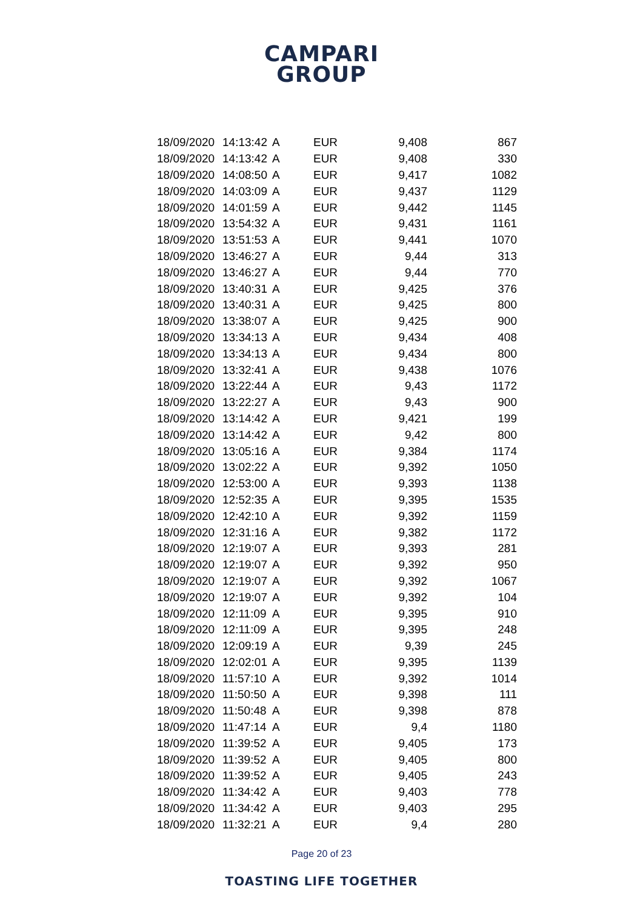CAMPARI
GROUP
| 18/09/2020 | 14:13:42 | A | EUR | 9,408 | 867 |
| 18/09/2020 | 14:13:42 | A | EUR | 9,408 | 330 |
| 18/09/2020 | 14:08:50 | A | EUR | 9,417 | 1082 |
| 18/09/2020 | 14:03:09 | A | EUR | 9,437 | 1129 |
| 18/09/2020 | 14:01:59 | A | EUR | 9,442 | 1145 |
| 18/09/2020 | 13:54:32 | A | EUR | 9,431 | 1161 |
| 18/09/2020 | 13:51:53 | A | EUR | 9,441 | 1070 |
| 18/09/2020 | 13:46:27 | A | EUR | 9,44 | 313 |
| 18/09/2020 | 13:46:27 | A | EUR | 9,44 | 770 |
| 18/09/2020 | 13:40:31 | A | EUR | 9,425 | 376 |
| 18/09/2020 | 13:40:31 | A | EUR | 9,425 | 800 |
| 18/09/2020 | 13:38:07 | A | EUR | 9,425 | 900 |
| 18/09/2020 | 13:34:13 | A | EUR | 9,434 | 408 |
| 18/09/2020 | 13:34:13 | A | EUR | 9,434 | 800 |
| 18/09/2020 | 13:32:41 | A | EUR | 9,438 | 1076 |
| 18/09/2020 | 13:22:44 | A | EUR | 9,43 | 1172 |
| 18/09/2020 | 13:22:27 | A | EUR | 9,43 | 900 |
| 18/09/2020 | 13:14:42 | A | EUR | 9,421 | 199 |
| 18/09/2020 | 13:14:42 | A | EUR | 9,42 | 800 |
| 18/09/2020 | 13:05:16 | A | EUR | 9,384 | 1174 |
| 18/09/2020 | 13:02:22 | A | EUR | 9,392 | 1050 |
| 18/09/2020 | 12:53:00 | A | EUR | 9,393 | 1138 |
| 18/09/2020 | 12:52:35 | A | EUR | 9,395 | 1535 |
| 18/09/2020 | 12:42:10 | A | EUR | 9,392 | 1159 |
| 18/09/2020 | 12:31:16 | A | EUR | 9,382 | 1172 |
| 18/09/2020 | 12:19:07 | A | EUR | 9,393 | 281 |
| 18/09/2020 | 12:19:07 | A | EUR | 9,392 | 950 |
| 18/09/2020 | 12:19:07 | A | EUR | 9,392 | 1067 |
| 18/09/2020 | 12:19:07 | A | EUR | 9,392 | 104 |
| 18/09/2020 | 12:11:09 | A | EUR | 9,395 | 910 |
| 18/09/2020 | 12:11:09 | A | EUR | 9,395 | 248 |
| 18/09/2020 | 12:09:19 | A | EUR | 9,39 | 245 |
| 18/09/2020 | 12:02:01 | A | EUR | 9,395 | 1139 |
| 18/09/2020 | 11:57:10 | A | EUR | 9,392 | 1014 |
| 18/09/2020 | 11:50:50 | A | EUR | 9,398 | 111 |
| 18/09/2020 | 11:50:48 | A | EUR | 9,398 | 878 |
| 18/09/2020 | 11:47:14 | A | EUR | 9,4 | 1180 |
| 18/09/2020 | 11:39:52 | A | EUR | 9,405 | 173 |
| 18/09/2020 | 11:39:52 | A | EUR | 9,405 | 800 |
| 18/09/2020 | 11:39:52 | A | EUR | 9,405 | 243 |
| 18/09/2020 | 11:34:42 | A | EUR | 9,403 | 778 |
| 18/09/2020 | 11:34:42 | A | EUR | 9,403 | 295 |
| 18/09/2020 | 11:32:21 | A | EUR | 9,4 | 280 |
Page 20 of 23
TOASTING LIFE TOGETHER